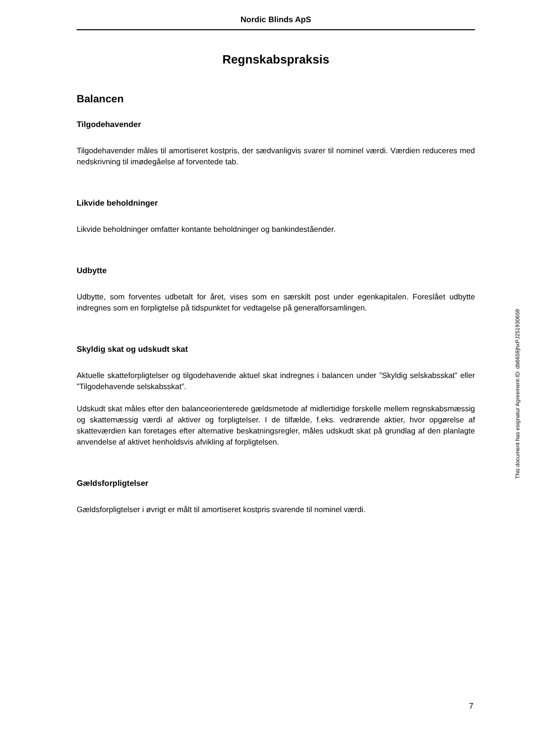Nordic Blinds ApS
Regnskabspraksis
Balancen
Tilgodehavender
Tilgodehavender måles til amortiseret kostpris, der sædvanligvis svarer til nominel værdi. Værdien reduceres med nedskrivning til imødegåelse af forventede tab.
Likvide beholdninger
Likvide beholdninger omfatter kontante beholdninger og bankindeståender.
Udbytte
Udbytte, som forventes udbetalt for året, vises som en særskilt post under egenkapitalen. Foreslået udbytte indregnes som en forpligtelse på tidspunktet for vedtagelse på generalforsamlingen.
Skyldig skat og udskudt skat
Aktuelle skatteforpligtelser og tilgodehavende aktuel skat indregnes i balancen under ”Skyldig selskabsskat” eller ”Tilgodehavende selskabsskat”.
Udskudt skat måles efter den balanceorienterede gældsmetode af midlertidige forskelle mellem regnskabsmæssig og skattemæssig værdi af aktiver og forpligtelser. I de tilfælde, f.eks. vedrørende aktier, hvor opgørelse af skatteværdien kan foretages efter alternative beskatningsregler, måles udskudt skat på grundlag af den planlagte anvendelse af aktivet henholdsvis afvikling af forpligtelsen.
Gældsforpligtelser
Gældsforpligtelser i øvrigt er målt til amortiseret kostpris svarende til nominel værdi.
7
This document has esignatur Agreement-ID: db6659jhxPJ251930659